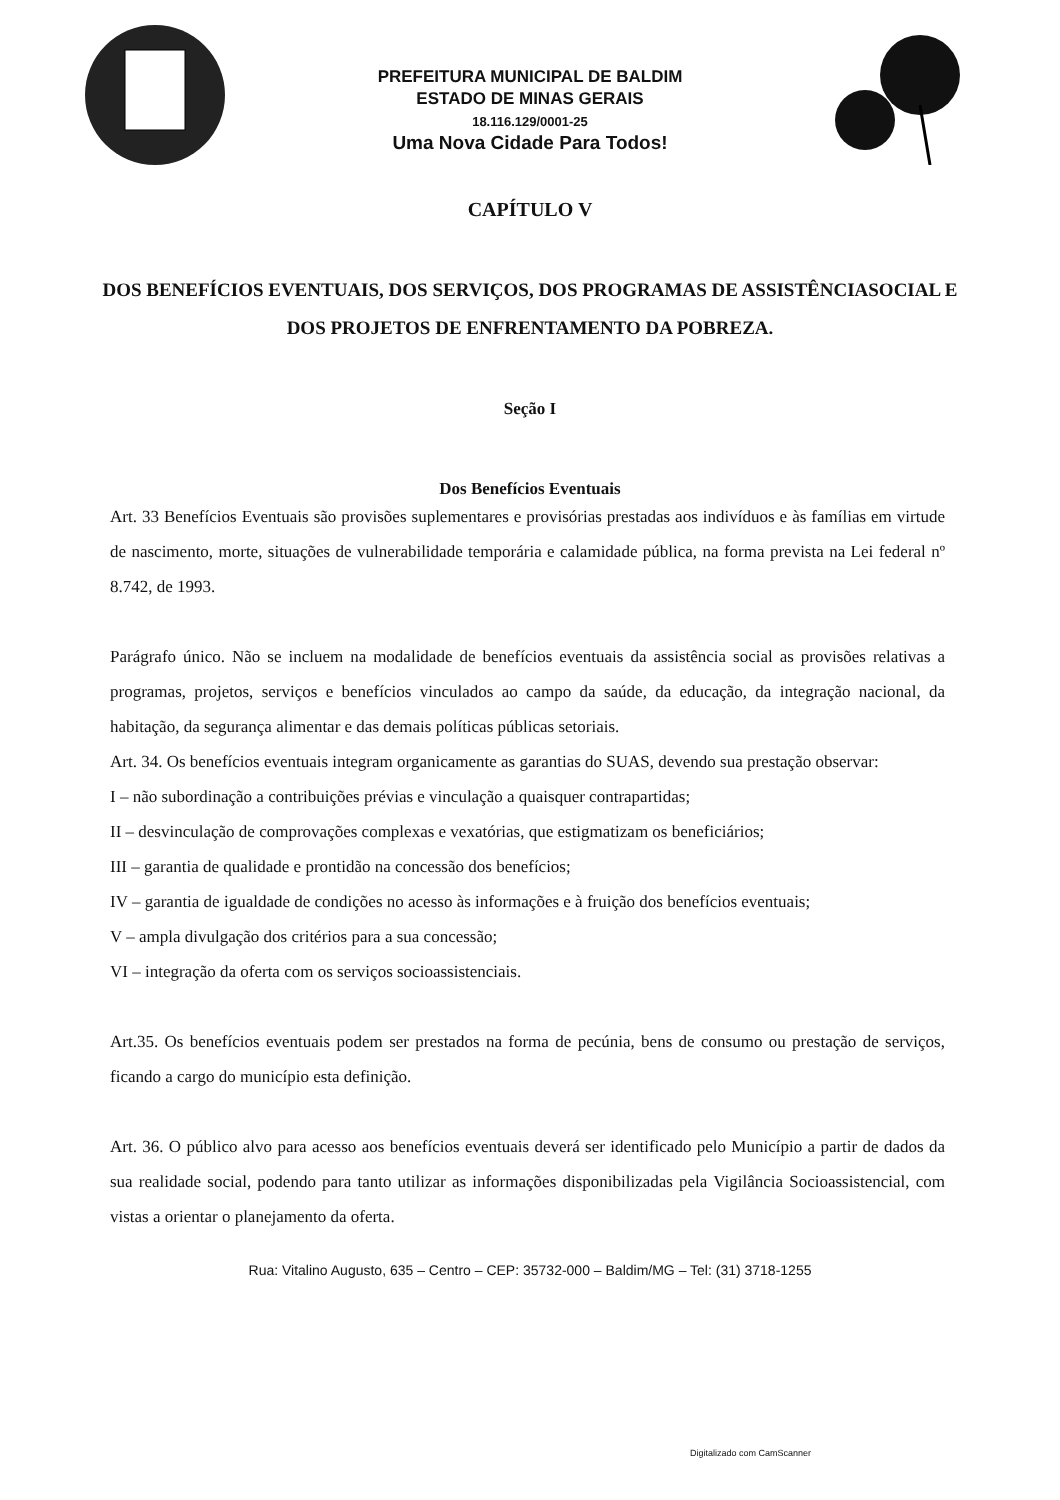PREFEITURA MUNICIPAL DE BALDIM
ESTADO DE MINAS GERAIS
18.116.129/0001-25
Uma Nova Cidade Para Todos!
CAPÍTULO V
DOS BENEFÍCIOS EVENTUAIS, DOS SERVIÇOS, DOS PROGRAMAS DE ASSISTÊNCIASOCIAL E DOS PROJETOS DE ENFRENTAMENTO DA POBREZA.
Seção I
Dos Benefícios Eventuais
Art. 33 Benefícios Eventuais são provisões suplementares e provisórias prestadas aos indivíduos e às famílias em virtude de nascimento, morte, situações de vulnerabilidade temporária e calamidade pública, na forma prevista na Lei federal nº 8.742, de 1993.
Parágrafo único. Não se incluem na modalidade de benefícios eventuais da assistência social as provisões relativas a programas, projetos, serviços e benefícios vinculados ao campo da saúde, da educação, da integração nacional, da habitação, da segurança alimentar e das demais políticas públicas setoriais.
Art. 34. Os benefícios eventuais integram organicamente as garantias do SUAS, devendo sua prestação observar:
I – não subordinação a contribuições prévias e vinculação a quaisquer contrapartidas;
II – desvinculação de comprovações complexas e vexatórias, que estigmatizam os beneficiários;
III – garantia de qualidade e prontidão na concessão dos benefícios;
IV – garantia de igualdade de condições no acesso às informações e à fruição dos benefícios eventuais;
V – ampla divulgação dos critérios para a sua concessão;
VI – integração da oferta com os serviços socioassistenciais.
Art.35. Os benefícios eventuais podem ser prestados na forma de pecúnia, bens de consumo ou prestação de serviços, ficando a cargo do município esta definição.
Art. 36. O público alvo para acesso aos benefícios eventuais deverá ser identificado pelo Município a partir de dados da sua realidade social, podendo para tanto utilizar as informações disponibilizadas pela Vigilância Socioassistencial, com vistas a orientar o planejamento da oferta.
Rua: Vitalino Augusto, 635 – Centro – CEP: 35732-000 – Baldim/MG – Tel: (31) 3718-1255
Digitalizado com CamScanner